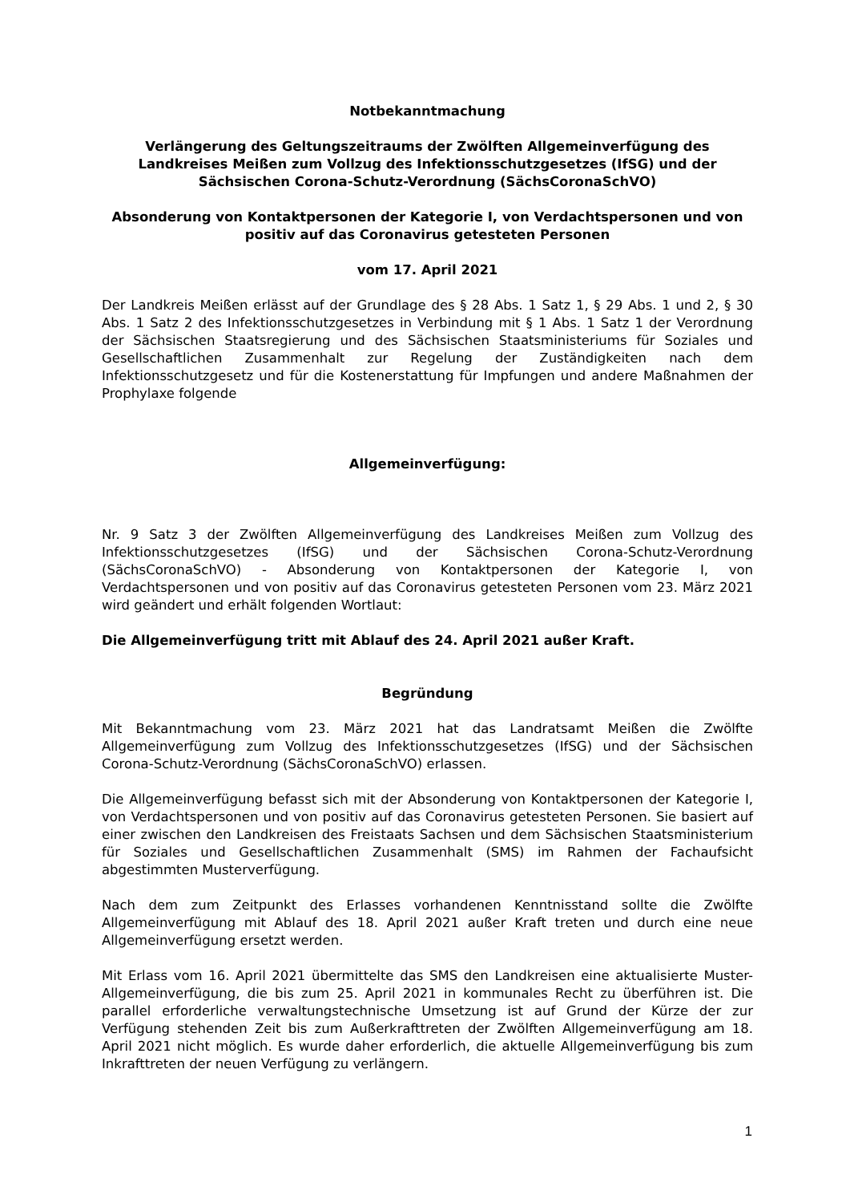Notbekanntmachung
Verlängerung des Geltungszeitraums der Zwölften Allgemeinverfügung des Landkreises Meißen zum Vollzug des Infektionsschutzgesetzes (IfSG) und der Sächsischen Corona-Schutz-Verordnung (SächsCoronaSchVO)
Absonderung von Kontaktpersonen der Kategorie I, von Verdachtspersonen und von positiv auf das Coronavirus getesteten Personen
vom 17. April 2021
Der Landkreis Meißen erlässt auf der Grundlage des § 28 Abs. 1 Satz 1, § 29 Abs. 1 und 2, § 30 Abs. 1 Satz 2 des Infektionsschutzgesetzes in Verbindung mit § 1 Abs. 1 Satz 1 der Verordnung der Sächsischen Staatsregierung und des Sächsischen Staatsministeriums für Soziales und Gesellschaftlichen Zusammenhalt zur Regelung der Zuständigkeiten nach dem Infektionsschutzgesetz und für die Kostenerstattung für Impfungen und andere Maßnahmen der Prophylaxe folgende
Allgemeinverfügung:
Nr. 9 Satz 3 der Zwölften Allgemeinverfügung des Landkreises Meißen zum Vollzug des Infektionsschutzgesetzes (IfSG) und der Sächsischen Corona-Schutz-Verordnung (SächsCoronaSchVO) - Absonderung von Kontaktpersonen der Kategorie I, von Verdachtspersonen und von positiv auf das Coronavirus getesteten Personen vom 23. März 2021 wird geändert und erhält folgenden Wortlaut:
Die Allgemeinverfügung tritt mit Ablauf des 24. April 2021 außer Kraft.
Begründung
Mit Bekanntmachung vom 23. März 2021 hat das Landratsamt Meißen die Zwölfte Allgemeinverfügung zum Vollzug des Infektionsschutzgesetzes (IfSG) und der Sächsischen Corona-Schutz-Verordnung (SächsCoronaSchVO) erlassen.
Die Allgemeinverfügung befasst sich mit der Absonderung von Kontaktpersonen der Kategorie I, von Verdachtspersonen und von positiv auf das Coronavirus getesteten Personen. Sie basiert auf einer zwischen den Landkreisen des Freistaats Sachsen und dem Sächsischen Staatsministerium für Soziales und Gesellschaftlichen Zusammenhalt (SMS) im Rahmen der Fachaufsicht abgestimmten Musterverfügung.
Nach dem zum Zeitpunkt des Erlasses vorhandenen Kenntnisstand sollte die Zwölfte Allgemeinverfügung mit Ablauf des 18. April 2021 außer Kraft treten und durch eine neue Allgemeinverfügung ersetzt werden.
Mit Erlass vom 16. April 2021 übermittelte das SMS den Landkreisen eine aktualisierte Muster-Allgemeinverfügung, die bis zum 25. April 2021 in kommunales Recht zu überführen ist. Die parallel erforderliche verwaltungstechnische Umsetzung ist auf Grund der Kürze der zur Verfügung stehenden Zeit bis zum Außerkrafttreten der Zwölften Allgemeinverfügung am 18. April 2021 nicht möglich. Es wurde daher erforderlich, die aktuelle Allgemeinverfügung bis zum Inkrafttreten der neuen Verfügung zu verlängern.
1